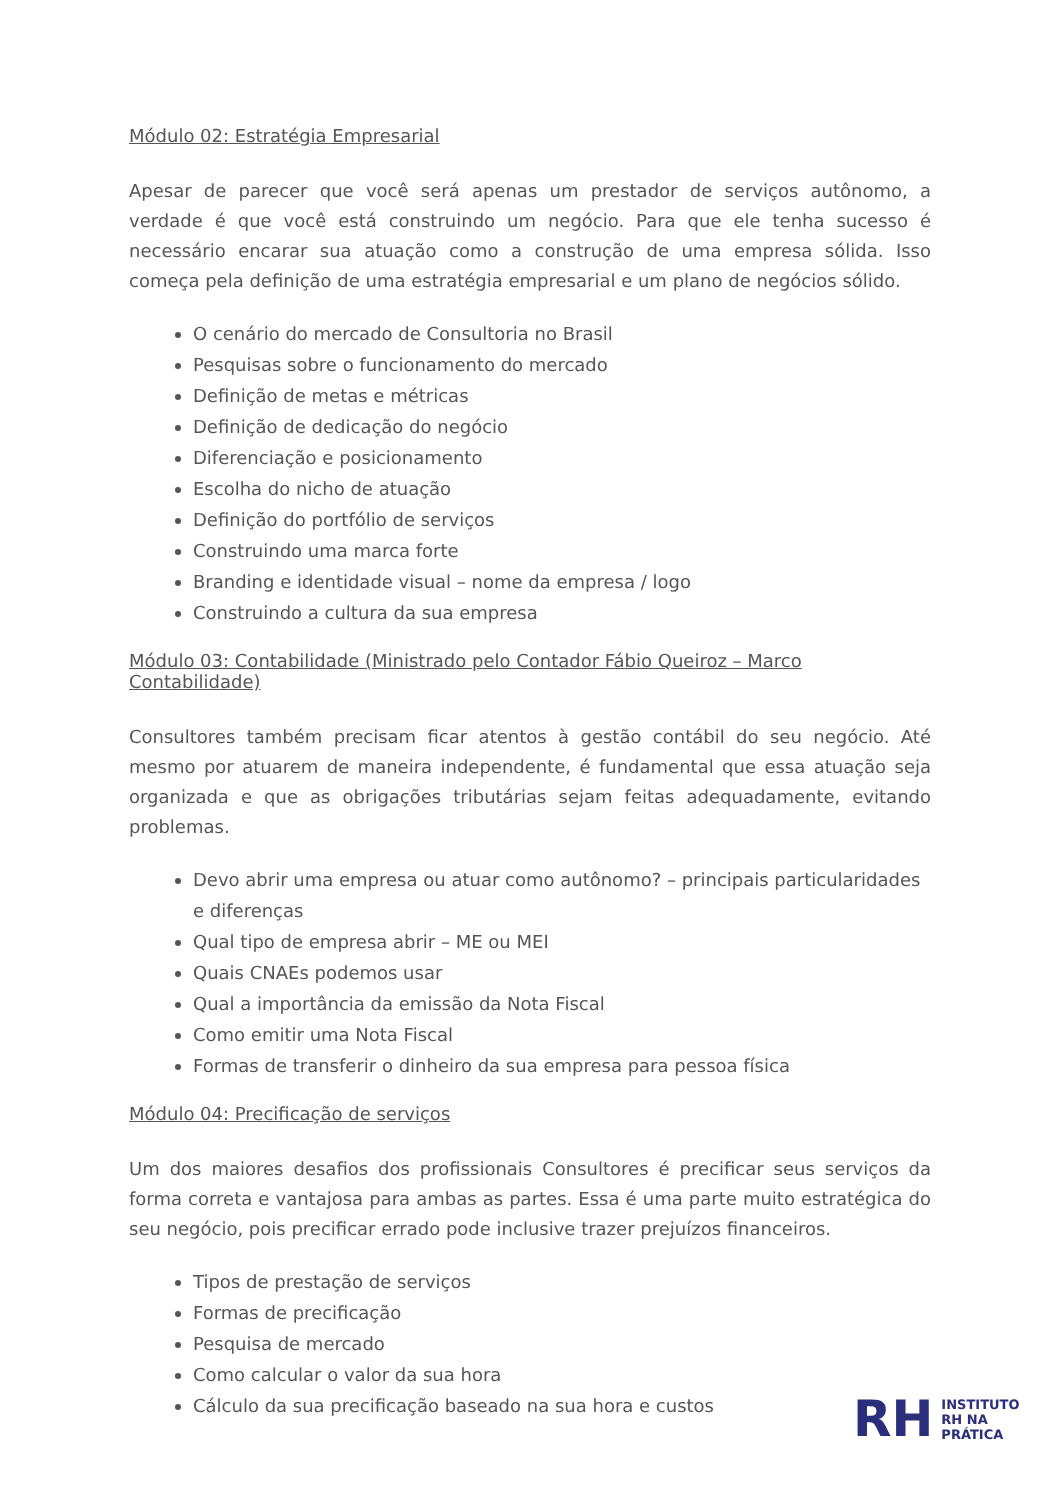Módulo 02: Estratégia Empresarial
Apesar de parecer que você será apenas um prestador de serviços autônomo, a verdade é que você está construindo um negócio. Para que ele tenha sucesso é necessário encarar sua atuação como a construção de uma empresa sólida. Isso começa pela definição de uma estratégia empresarial e um plano de negócios sólido.
O cenário do mercado de Consultoria no Brasil
Pesquisas sobre o funcionamento do mercado
Definição de metas e métricas
Definição de dedicação do negócio
Diferenciação e posicionamento
Escolha do nicho de atuação
Definição do portfólio de serviços
Construindo uma marca forte
Branding e identidade visual – nome da empresa / logo
Construindo a cultura da sua empresa
Módulo 03: Contabilidade (Ministrado pelo Contador Fábio Queiroz – Marco Contabilidade)
Consultores também precisam ficar atentos à gestão contábil do seu negócio. Até mesmo por atuarem de maneira independente, é fundamental que essa atuação seja organizada e que as obrigações tributárias sejam feitas adequadamente, evitando problemas.
Devo abrir uma empresa ou atuar como autônomo? – principais particularidades e diferenças
Qual tipo de empresa abrir – ME ou MEI
Quais CNAEs podemos usar
Qual a importância da emissão da Nota Fiscal
Como emitir uma Nota Fiscal
Formas de transferir o dinheiro da sua empresa para pessoa física
Módulo 04: Precificação de serviços
Um dos maiores desafios dos profissionais Consultores é precificar seus serviços da forma correta e vantajosa para ambas as partes. Essa é uma parte muito estratégica do seu negócio, pois precificar errado pode inclusive trazer prejuízos financeiros.
Tipos de prestação de serviços
Formas de precificação
Pesquisa de mercado
Como calcular o valor da sua hora
Cálculo da sua precificação baseado na sua hora e custos
RH
INSTITUTO
RH NA
PRÁTICA